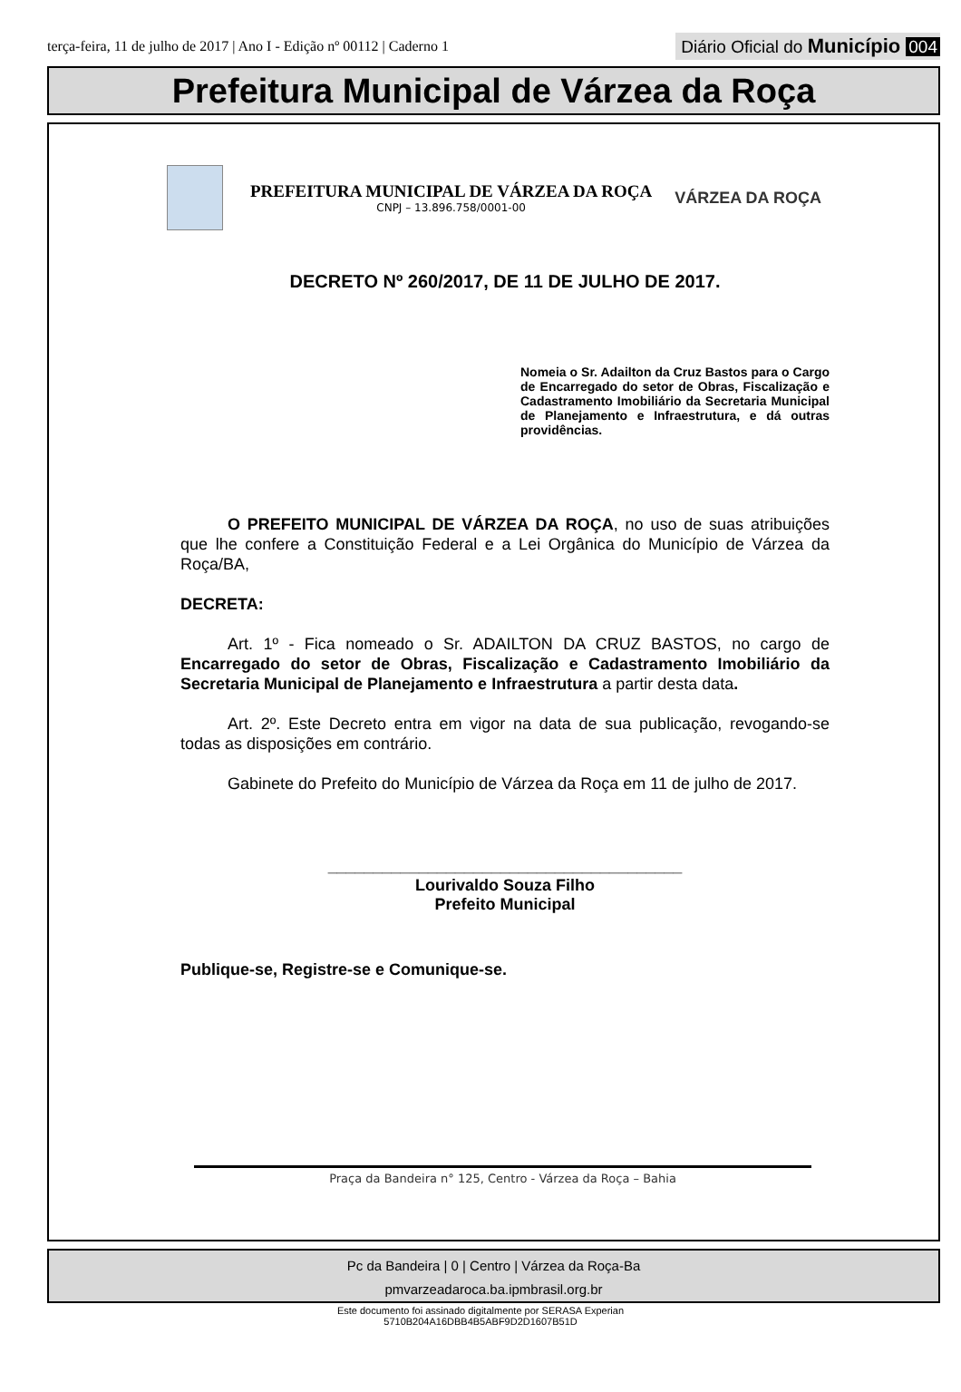terça-feira, 11 de julho de 2017 | Ano I - Edição nº 00112 | Caderno 1
Diário Oficial do Município 004
Prefeitura Municipal de Várzea da Roça
PREFEITURA MUNICIPAL DE VÁRZEA DA ROÇA
CNPJ – 13.896.758/0001-00
VÁRZEA DA ROÇA
DECRETO Nº 260/2017, DE 11 DE JULHO DE 2017.
Nomeia o Sr. Adailton da Cruz Bastos para o Cargo de Encarregado do setor de Obras, Fiscalização e Cadastramento Imobiliário da Secretaria Municipal de Planejamento e Infraestrutura, e dá outras providências.
O PREFEITO MUNICIPAL DE VÁRZEA DA ROÇA, no uso de suas atribuições que lhe confere a Constituição Federal e a Lei Orgânica do Município de Várzea da Roça/BA,
DECRETA:
Art. 1º - Fica nomeado o Sr. ADAILTON DA CRUZ BASTOS, no cargo de Encarregado do setor de Obras, Fiscalização e Cadastramento Imobiliário da Secretaria Municipal de Planejamento e Infraestrutura a partir desta data.
Art. 2º. Este Decreto entra em vigor na data de sua publicação, revogando-se todas as disposições em contrário.
Gabinete do Prefeito do Município de Várzea da Roça em 11 de julho de 2017.
_______________________________________
Lourivaldo Souza Filho
Prefeito Municipal
Publique-se, Registre-se e Comunique-se.
Praça da Bandeira n° 125, Centro - Várzea da Roça – Bahia
Pc da Bandeira | 0 | Centro | Várzea da Roça-Ba
pmvarzeadaroca.ba.ipmbrasil.org.br
Este documento foi assinado digitalmente por SERASA Experian
5710B204A16DBB4B5ABF9D2D1607B51D